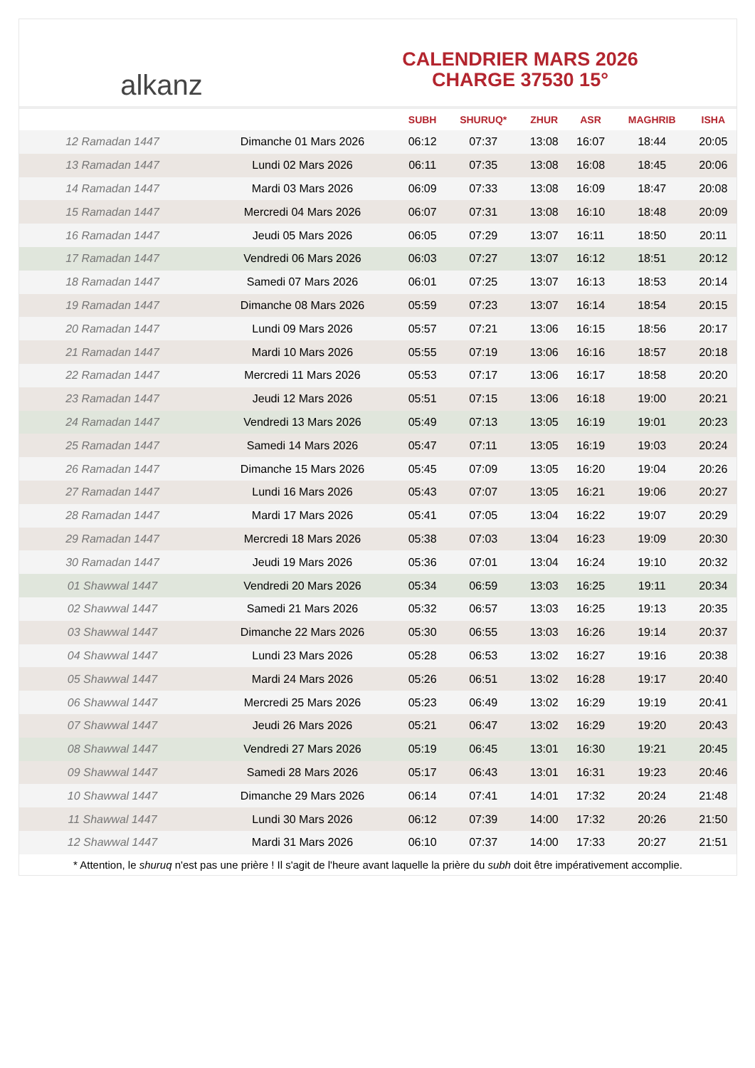alkanz
CALENDRIER MARS 2026
CHARGE 37530 15°
| | | SUBH | SHURUQ* | ZHUR | ASR | MAGHRIB | ISHA |
| --- | --- | --- | --- | --- | --- | --- | --- |
| 12 Ramadan 1447 | Dimanche 01 Mars 2026 | 06:12 | 07:37 | 13:08 | 16:07 | 18:44 | 20:05 |
| 13 Ramadan 1447 | Lundi 02 Mars 2026 | 06:11 | 07:35 | 13:08 | 16:08 | 18:45 | 20:06 |
| 14 Ramadan 1447 | Mardi 03 Mars 2026 | 06:09 | 07:33 | 13:08 | 16:09 | 18:47 | 20:08 |
| 15 Ramadan 1447 | Mercredi 04 Mars 2026 | 06:07 | 07:31 | 13:08 | 16:10 | 18:48 | 20:09 |
| 16 Ramadan 1447 | Jeudi 05 Mars 2026 | 06:05 | 07:29 | 13:07 | 16:11 | 18:50 | 20:11 |
| 17 Ramadan 1447 | Vendredi 06 Mars 2026 | 06:03 | 07:27 | 13:07 | 16:12 | 18:51 | 20:12 |
| 18 Ramadan 1447 | Samedi 07 Mars 2026 | 06:01 | 07:25 | 13:07 | 16:13 | 18:53 | 20:14 |
| 19 Ramadan 1447 | Dimanche 08 Mars 2026 | 05:59 | 07:23 | 13:07 | 16:14 | 18:54 | 20:15 |
| 20 Ramadan 1447 | Lundi 09 Mars 2026 | 05:57 | 07:21 | 13:06 | 16:15 | 18:56 | 20:17 |
| 21 Ramadan 1447 | Mardi 10 Mars 2026 | 05:55 | 07:19 | 13:06 | 16:16 | 18:57 | 20:18 |
| 22 Ramadan 1447 | Mercredi 11 Mars 2026 | 05:53 | 07:17 | 13:06 | 16:17 | 18:58 | 20:20 |
| 23 Ramadan 1447 | Jeudi 12 Mars 2026 | 05:51 | 07:15 | 13:06 | 16:18 | 19:00 | 20:21 |
| 24 Ramadan 1447 | Vendredi 13 Mars 2026 | 05:49 | 07:13 | 13:05 | 16:19 | 19:01 | 20:23 |
| 25 Ramadan 1447 | Samedi 14 Mars 2026 | 05:47 | 07:11 | 13:05 | 16:19 | 19:03 | 20:24 |
| 26 Ramadan 1447 | Dimanche 15 Mars 2026 | 05:45 | 07:09 | 13:05 | 16:20 | 19:04 | 20:26 |
| 27 Ramadan 1447 | Lundi 16 Mars 2026 | 05:43 | 07:07 | 13:05 | 16:21 | 19:06 | 20:27 |
| 28 Ramadan 1447 | Mardi 17 Mars 2026 | 05:41 | 07:05 | 13:04 | 16:22 | 19:07 | 20:29 |
| 29 Ramadan 1447 | Mercredi 18 Mars 2026 | 05:38 | 07:03 | 13:04 | 16:23 | 19:09 | 20:30 |
| 30 Ramadan 1447 | Jeudi 19 Mars 2026 | 05:36 | 07:01 | 13:04 | 16:24 | 19:10 | 20:32 |
| 01 Shawwal 1447 | Vendredi 20 Mars 2026 | 05:34 | 06:59 | 13:03 | 16:25 | 19:11 | 20:34 |
| 02 Shawwal 1447 | Samedi 21 Mars 2026 | 05:32 | 06:57 | 13:03 | 16:25 | 19:13 | 20:35 |
| 03 Shawwal 1447 | Dimanche 22 Mars 2026 | 05:30 | 06:55 | 13:03 | 16:26 | 19:14 | 20:37 |
| 04 Shawwal 1447 | Lundi 23 Mars 2026 | 05:28 | 06:53 | 13:02 | 16:27 | 19:16 | 20:38 |
| 05 Shawwal 1447 | Mardi 24 Mars 2026 | 05:26 | 06:51 | 13:02 | 16:28 | 19:17 | 20:40 |
| 06 Shawwal 1447 | Mercredi 25 Mars 2026 | 05:23 | 06:49 | 13:02 | 16:29 | 19:19 | 20:41 |
| 07 Shawwal 1447 | Jeudi 26 Mars 2026 | 05:21 | 06:47 | 13:02 | 16:29 | 19:20 | 20:43 |
| 08 Shawwal 1447 | Vendredi 27 Mars 2026 | 05:19 | 06:45 | 13:01 | 16:30 | 19:21 | 20:45 |
| 09 Shawwal 1447 | Samedi 28 Mars 2026 | 05:17 | 06:43 | 13:01 | 16:31 | 19:23 | 20:46 |
| 10 Shawwal 1447 | Dimanche 29 Mars 2026 | 06:14 | 07:41 | 14:01 | 17:32 | 20:24 | 21:48 |
| 11 Shawwal 1447 | Lundi 30 Mars 2026 | 06:12 | 07:39 | 14:00 | 17:32 | 20:26 | 21:50 |
| 12 Shawwal 1447 | Mardi 31 Mars 2026 | 06:10 | 07:37 | 14:00 | 17:33 | 20:27 | 21:51 |
* Attention, le shuruq n'est pas une prière ! Il s'agit de l'heure avant laquelle la prière du subh doit être impérativement accomplie.